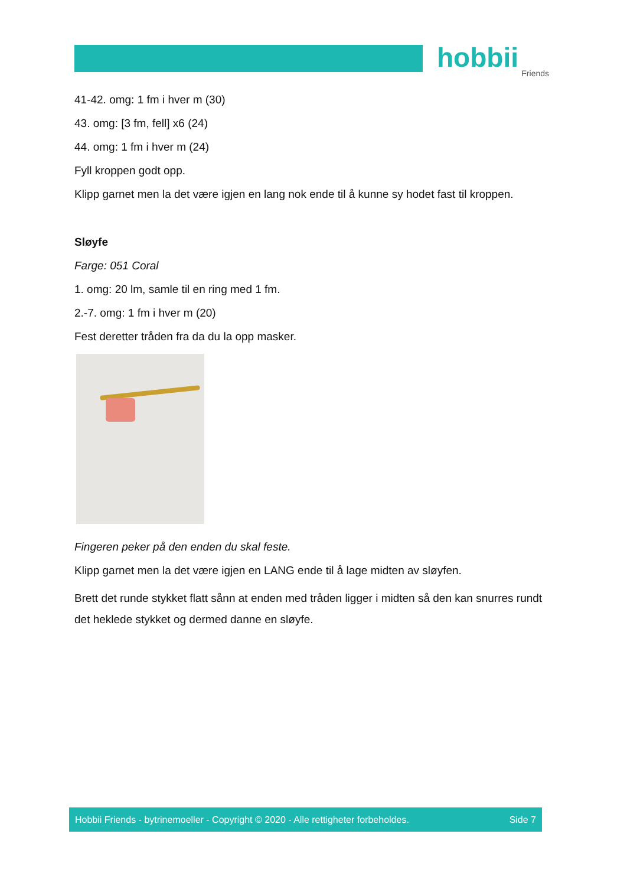hobbii
Friends
41-42. omg: 1 fm i hver m (30)
43. omg: [3 fm, fell] x6 (24)
44. omg: 1 fm i hver m (24)
Fyll kroppen godt opp.
Klipp garnet men la det være igjen en lang nok ende til å kunne sy hodet fast til kroppen.
Sløyfe
Farge: 051 Coral
1. omg: 20 lm, samle til en ring med 1 fm.
2.-7. omg: 1 fm i hver m (20)
Fest deretter tråden fra da du la opp masker.
Fingeren peker på den enden du skal feste.
Klipp garnet men la det være igjen en LANG ende til å lage midten av sløyfen.
Brett det runde stykket flatt sånn at enden med tråden ligger i midten så den kan snurres rundt det heklede stykket og dermed danne en sløyfe.
Hobbii Friends - bytrinemoeller - Copyright © 2020 - Alle rettigheter forbeholdes. Side 7